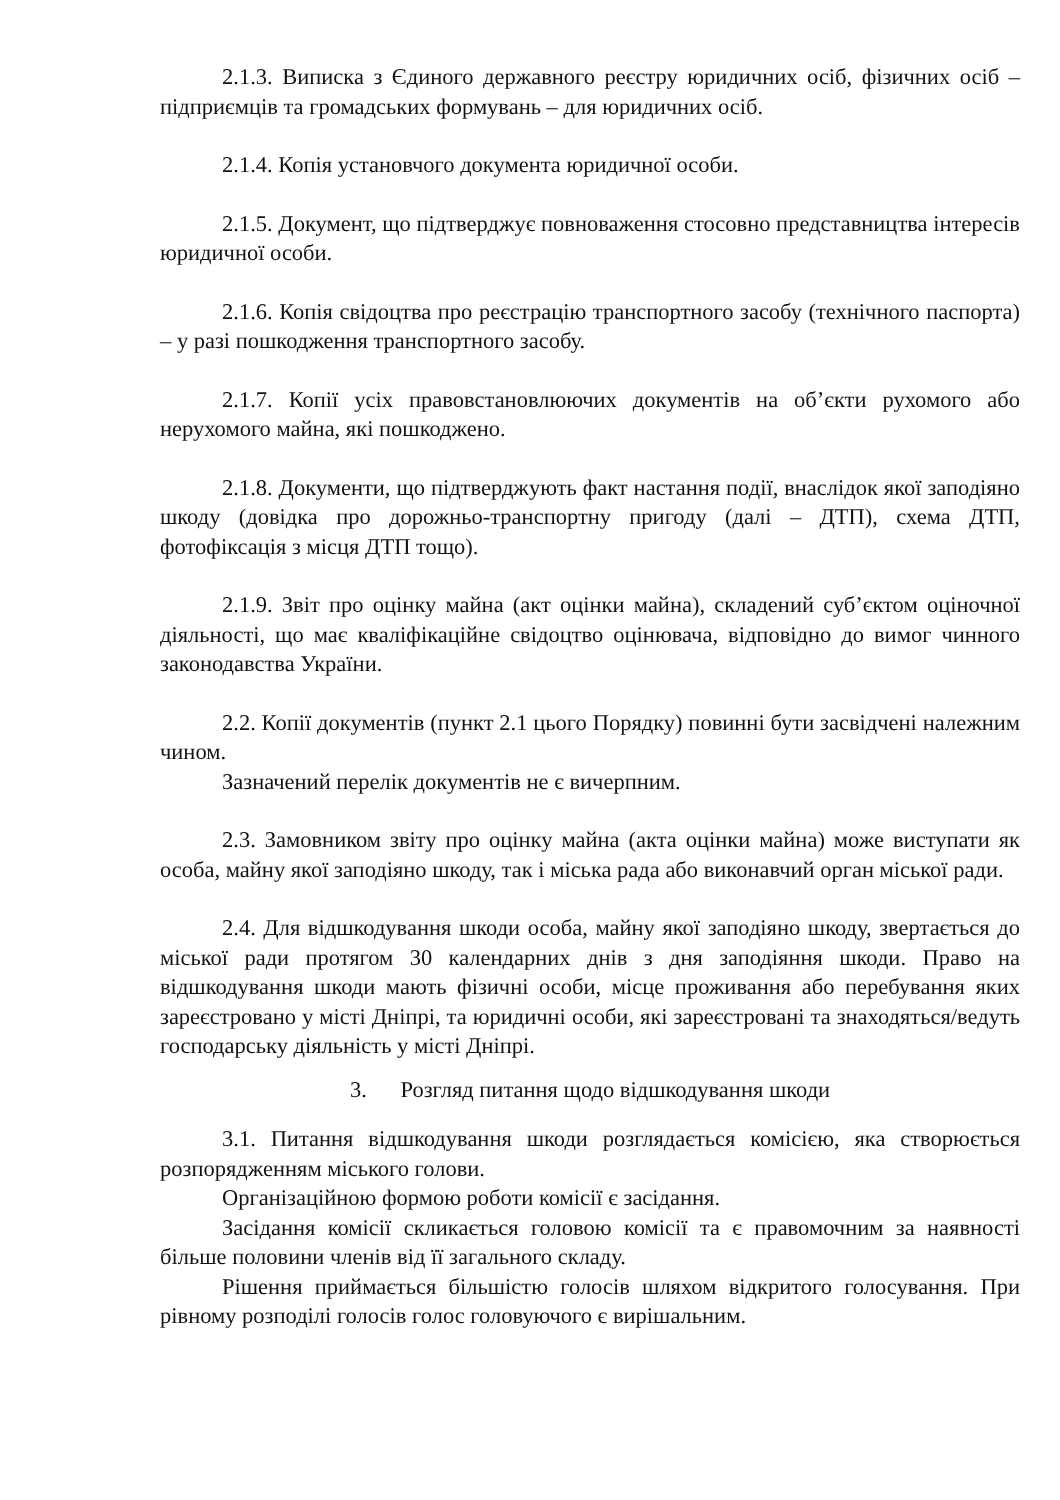2.1.3. Виписка з Єдиного державного реєстру юридичних осіб, фізичних осіб – підприємців та громадських формувань – для юридичних осіб.
2.1.4. Копія установчого документа юридичної особи.
2.1.5. Документ, що підтверджує повноваження стосовно представництва інтересів юридичної особи.
2.1.6. Копія свідоцтва про реєстрацію транспортного засобу (технічного паспорта) – у разі пошкодження транспортного засобу.
2.1.7. Копії усіх правовстановлюючих документів на об’єкти рухомого або нерухомого майна, які пошкоджено.
2.1.8. Документи, що підтверджують факт настання події, внаслідок якої заподіяно шкоду (довідка про дорожньо-транспортну пригоду (далі – ДТП), схема ДТП, фотофіксація з місця ДТП тощо).
2.1.9. Звіт про оцінку майна (акт оцінки майна), складений суб’єктом оціночної діяльності, що має кваліфікаційне свідоцтво оцінювача, відповідно до вимог чинного законодавства України.
2.2. Копії документів (пункт 2.1 цього Порядку) повинні бути засвідчені належним чином.
Зазначений перелік документів не є вичерпним.
2.3. Замовником звіту про оцінку майна (акта оцінки майна) може виступати як особа, майну якої заподіяно шкоду, так і міська рада або виконавчий орган міської ради.
2.4. Для відшкодування шкоди особа, майну якої заподіяно шкоду, звертається до міської ради протягом 30 календарних днів з дня заподіяння шкоди. Право на відшкодування шкоди мають фізичні особи, місце проживання або перебування яких зареєстровано у місті Дніпрі, та юридичні особи, які зареєстровані та знаходяться/ведуть господарську діяльність у місті Дніпрі.
3. Розгляд питання щодо відшкодування шкоди
3.1. Питання відшкодування шкоди розглядається комісією, яка створюється розпорядженням міського голови.
Організаційною формою роботи комісії є засідання.
Засідання комісії скликається головою комісії та є правомочним за наявності більше половини членів від її загального складу.
Рішення приймається більшістю голосів шляхом відкритого голосування. При рівному розподілі голосів голос головуючого є вирішальним.